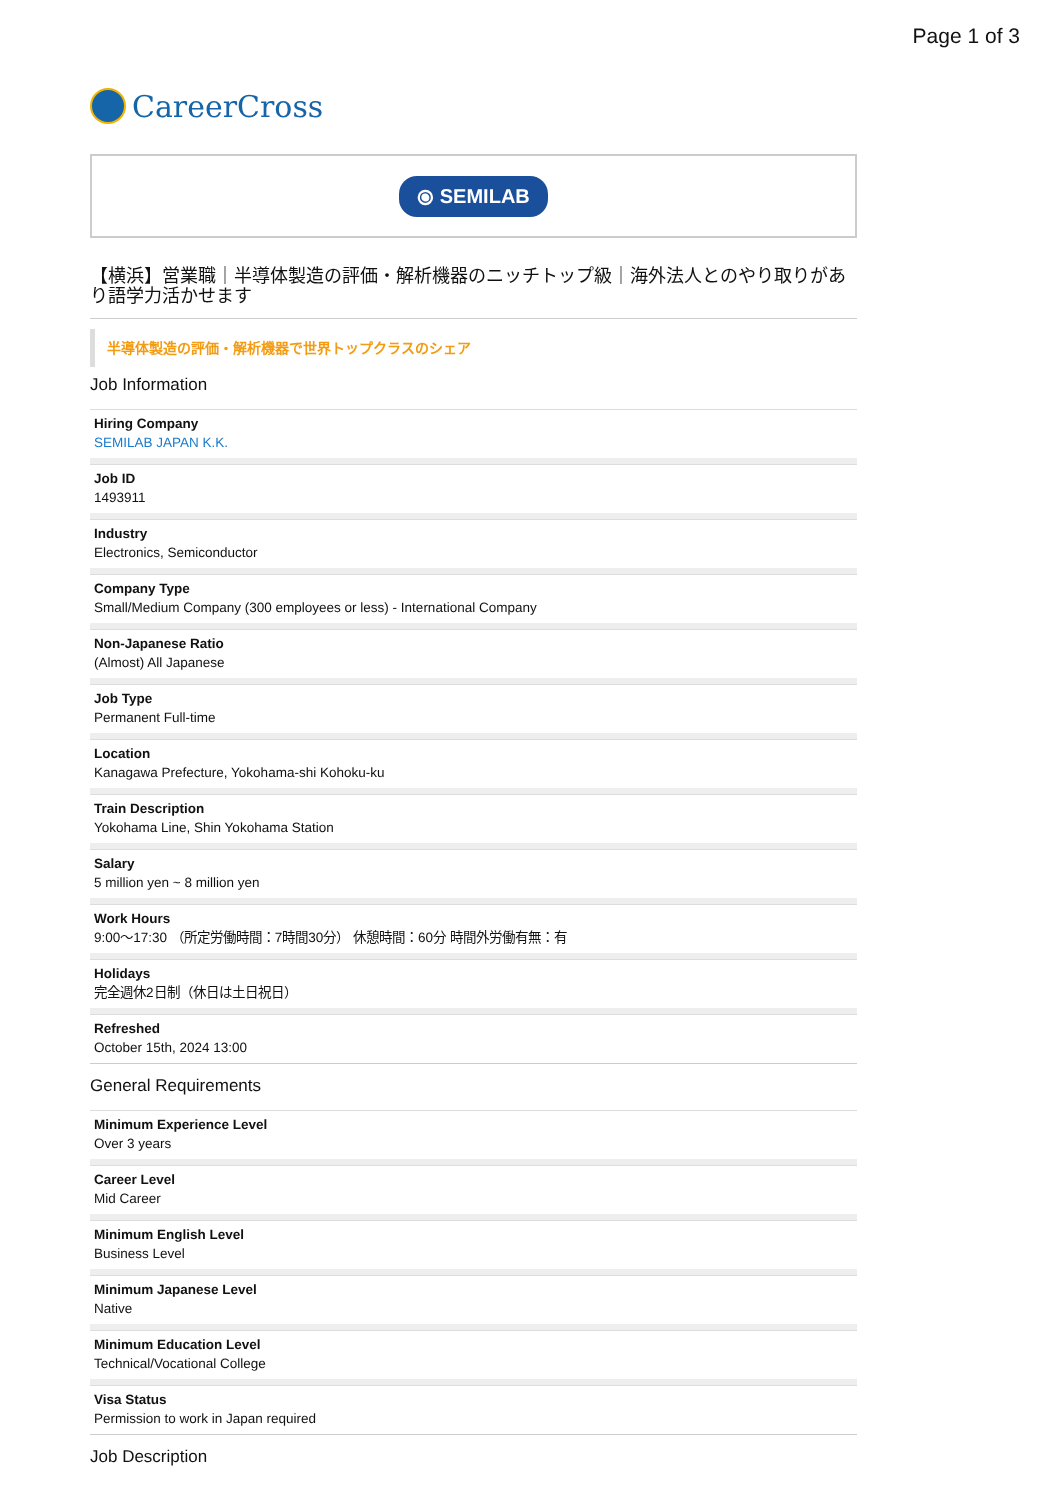Page 1 of 3
CareerCross
⦿ SEMILAB
【横浜】営業職｜半導体製造の評価・解析機器のニッチトップ級｜海外法人とのやり取りがあり語学力活かせます
半導体製造の評価・解析機器で世界トップクラスのシェア
Job Information
Hiring Company
SEMILAB JAPAN K.K.
Job ID
1493911
Industry
Electronics, Semiconductor
Company Type
Small/Medium Company (300 employees or less) - International Company
Non-Japanese Ratio
(Almost) All Japanese
Job Type
Permanent Full-time
Location
Kanagawa Prefecture, Yokohama-shi Kohoku-ku
Train Description
Yokohama Line, Shin Yokohama Station
Salary
5 million yen ~ 8 million yen
Work Hours
9:00～17:30 （所定労働時間：7時間30分） 休憩時間：60分 時間外労働有無：有
Holidays
完全週休2日制（休日は土日祝日）
Refreshed
October 15th, 2024 13:00
General Requirements
Minimum Experience Level
Over 3 years
Career Level
Mid Career
Minimum English Level
Business Level
Minimum Japanese Level
Native
Minimum Education Level
Technical/Vocational College
Visa Status
Permission to work in Japan required
Job Description